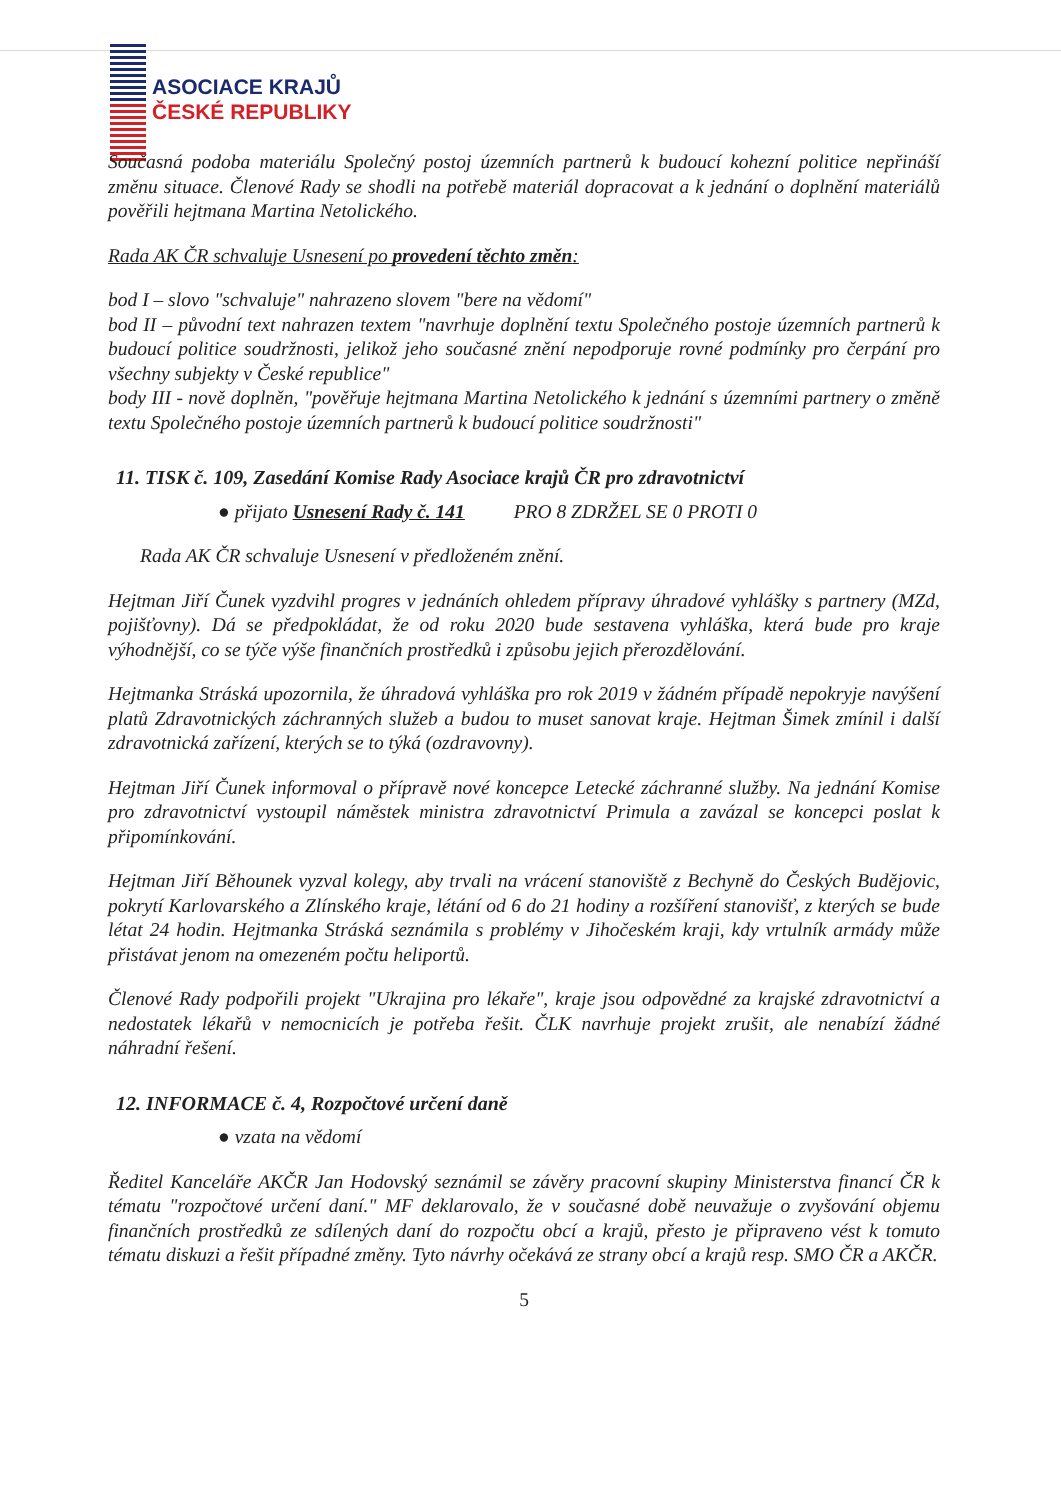ASOCIACE KRAJŮ
ČESKÉ REPUBLIKY
Současná podoba materiálu Společný postoj územních partnerů k budoucí kohezní politice nepřináší změnu situace. Členové Rady se shodli na potřebě materiál dopracovat a k jednání o doplnění materiálů pověřili hejtmana Martina Netolického.
Rada AK ČR schvaluje Usnesení po provedení těchto změn:
bod I – slovo "schvaluje" nahrazeno slovem "bere na vědomí"
bod II – původní text nahrazen textem "navrhuje doplnění textu Společného postoje územních partnerů k budoucí politice soudržnosti, jelikož jeho současné znění nepodporuje rovné podmínky pro čerpání pro všechny subjekty v České republice"
body III - nově doplněn, "pověřuje hejtmana Martina Netolického k jednání s územními partnery o změně textu Společného postoje územních partnerů k budoucí politice soudržnosti"
11. TISK č. 109, Zasedání Komise Rady Asociace krajů ČR pro zdravotnictví
● přijato Usnesení Rady č. 141 PRO 8 ZDRŽEL SE 0 PROTI 0
Rada AK ČR schvaluje Usnesení v předloženém znění.
Hejtman Jiří Čunek vyzdvihl progres v jednáních ohledem přípravy úhradové vyhlášky s partnery (MZd, pojišťovny). Dá se předpokládat, že od roku 2020 bude sestavena vyhláška, která bude pro kraje výhodnější, co se týče výše finančních prostředků i způsobu jejich přerozdělování.
Hejtmanka Stráská upozornila, že úhradová vyhláška pro rok 2019 v žádném případě nepokryje navýšení platů Zdravotnických záchranných služeb a budou to muset sanovat kraje. Hejtman Šimek zmínil i další zdravotnická zařízení, kterých se to týká (ozdravovny).
Hejtman Jiří Čunek informoval o přípravě nové koncepce Letecké záchranné služby. Na jednání Komise pro zdravotnictví vystoupil náměstek ministra zdravotnictví Primula a zavázal se koncepci poslat k připomínkování.
Hejtman Jiří Běhounek vyzval kolegy, aby trvali na vrácení stanoviště z Bechyně do Českých Budějovic, pokrytí Karlovarského a Zlínského kraje, létání od 6 do 21 hodiny a rozšíření stanovišť, z kterých se bude létat 24 hodin. Hejtmanka Stráská seznámila s problémy v Jihočeském kraji, kdy vrtulník armády může přistávat jenom na omezeném počtu heliportů.
Členové Rady podpořili projekt "Ukrajina pro lékaře", kraje jsou odpovědné za krajské zdravotnictví a nedostatek lékařů v nemocnicích je potřeba řešit. ČLK navrhuje projekt zrušit, ale nenabízí žádné náhradní řešení.
12. INFORMACE č. 4, Rozpočtové určení daně
● vzata na vědomí
Ředitel Kanceláře AKČR Jan Hodovský seznámil se závěry pracovní skupiny Ministerstva financí ČR k tématu "rozpočtové určení daní." MF deklarovalo, že v současné době neuvažuje o zvyšování objemu finančních prostředků ze sdílených daní do rozpočtu obcí a krajů, přesto je připraveno vést k tomuto tématu diskuzi a řešit případné změny. Tyto návrhy očekává ze strany obcí a krajů resp. SMO ČR a AKČR.
5